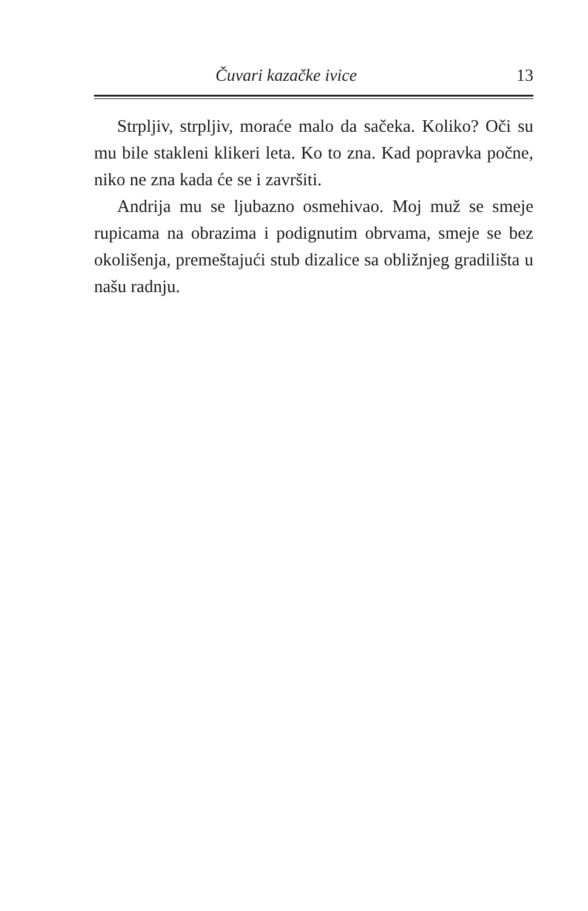Čuvari kazačke ivice 13
Strpljiv, strpljiv, moraće malo da sačeka. Koliko? Oči su mu bile stakleni klikeri leta. Ko to zna. Kad poprav­ka počne, niko ne zna kada će se i završiti.
Andrija mu se ljubazno osmehivao. Moj muž se smeje rupicama na obrazima i podignutim obrvama, smeje se bez okolišenja, premeštajući stub dizalice sa obližnjeg gradilišta u našu radnju.